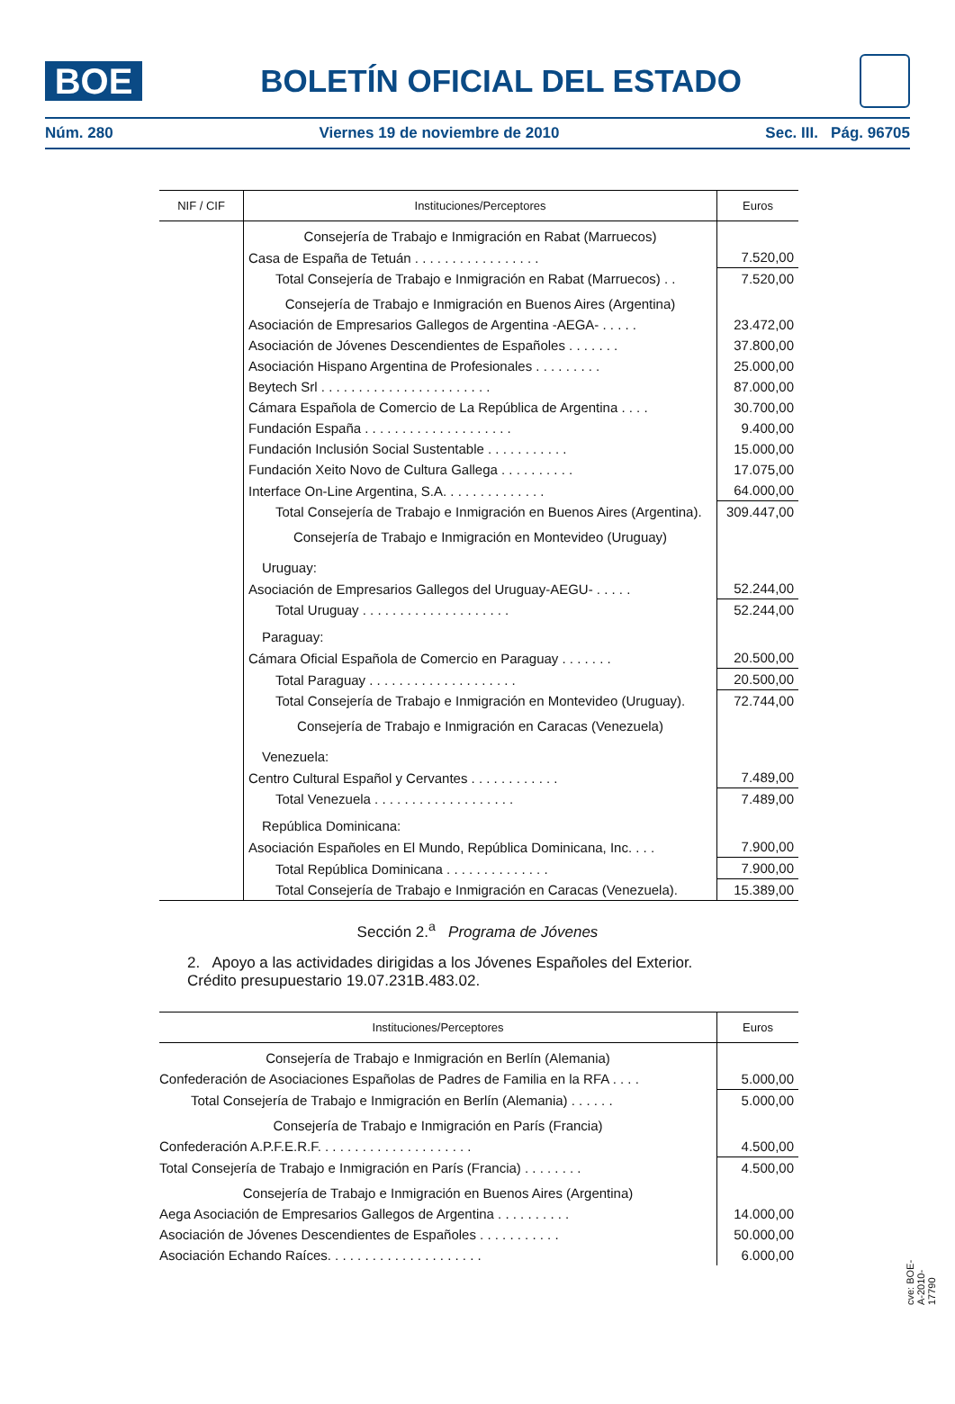BOE
BOLETÍN OFICIAL DEL ESTADO
Núm. 280 Viernes 19 de noviembre de 2010 Sec. III. Pág. 96705
| NIF / CIF | Instituciones/Perceptores | Euros |
| --- | --- | --- |
| | Consejería de Trabajo e Inmigración en Rabat (Marruecos) | |
| | Casa de España de Tetuán . . . . . . . . . . . . . . . . . | 7.520,00 |
| | Total Consejería de Trabajo e Inmigración en Rabat (Marruecos) . . | 7.520,00 |
| | Consejería de Trabajo e Inmigración en Buenos Aires (Argentina) | |
| | Asociación de Empresarios Gallegos de Argentina -AEGA- . . . . . | 23.472,00 |
| | Asociación de Jóvenes Descendientes de Españoles . . . . . . . | 37.800,00 |
| | Asociación Hispano Argentina de Profesionales . . . . . . . . . | 25.000,00 |
| | Beytech Srl . . . . . . . . . . . . . . . . . . . . . . . | 87.000,00 |
| | Cámara Española de Comercio de La República de Argentina . . . . | 30.700,00 |
| | Fundación España . . . . . . . . . . . . . . . . . . . . | 9.400,00 |
| | Fundación Inclusión Social Sustentable . . . . . . . . . . . | 15.000,00 |
| | Fundación Xeito Novo de Cultura Gallega . . . . . . . . . . | 17.075,00 |
| | Interface On-Line Argentina, S.A. . . . . . . . . . . . . . | 64.000,00 |
| | Total Consejería de Trabajo e Inmigración en Buenos Aires (Argentina). | 309.447,00 |
| | Consejería de Trabajo e Inmigración en Montevideo (Uruguay) | |
| | Uruguay: | |
| | Asociación de Empresarios Gallegos del Uruguay-AEGU- . . . . . | 52.244,00 |
| | Total Uruguay . . . . . . . . . . . . . . . . . . . . | 52.244,00 |
| | Paraguay: | |
| | Cámara Oficial Española de Comercio en Paraguay . . . . . . . | 20.500,00 |
| | Total Paraguay . . . . . . . . . . . . . . . . . . . . | 20.500,00 |
| | Total Consejería de Trabajo e Inmigración en Montevideo (Uruguay). | 72.744,00 |
| | Consejería de Trabajo e Inmigración en Caracas (Venezuela) | |
| | Venezuela: | |
| | Centro Cultural Español y Cervantes . . . . . . . . . . . . | 7.489,00 |
| | Total Venezuela . . . . . . . . . . . . . . . . . . . | 7.489,00 |
| | República Dominicana: | |
| | Asociación Españoles en El Mundo, República Dominicana, Inc. . . . | 7.900,00 |
| | Total República Dominicana . . . . . . . . . . . . . . | 7.900,00 |
| | Total Consejería de Trabajo e Inmigración en Caracas (Venezuela). | 15.389,00 |
Sección 2.<sup>a</sup> Programa de Jóvenes
2. Apoyo a las actividades dirigidas a los Jóvenes Españoles del Exterior.
Crédito presupuestario 19.07.231B.483.02.
| Instituciones/Perceptores | Euros |
| --- | --- |
| Consejería de Trabajo e Inmigración en Berlín (Alemania) | |
| Confederación de Asociaciones Españolas de Padres de Familia en la RFA . . . . | 5.000,00 |
| Total Consejería de Trabajo e Inmigración en Berlín (Alemania) . . . . . . | 5.000,00 |
| Consejería de Trabajo e Inmigración en París (Francia) | |
| Confederación A.P.F.E.R.F. . . . . . . . . . . . . . . . . . . . . | 4.500,00 |
| Total Consejería de Trabajo e Inmigración en París (Francia) . . . . . . . . | 4.500,00 |
| Consejería de Trabajo e Inmigración en Buenos Aires (Argentina) | |
| Aega Asociación de Empresarios Gallegos de Argentina . . . . . . . . . . | 14.000,00 |
| Asociación de Jóvenes Descendientes de Españoles . . . . . . . . . . . | 50.000,00 |
| Asociación Echando Raíces. . . . . . . . . . . . . . . . . . . . . | 6.000,00 |
cve: BOE-A-2010-17790